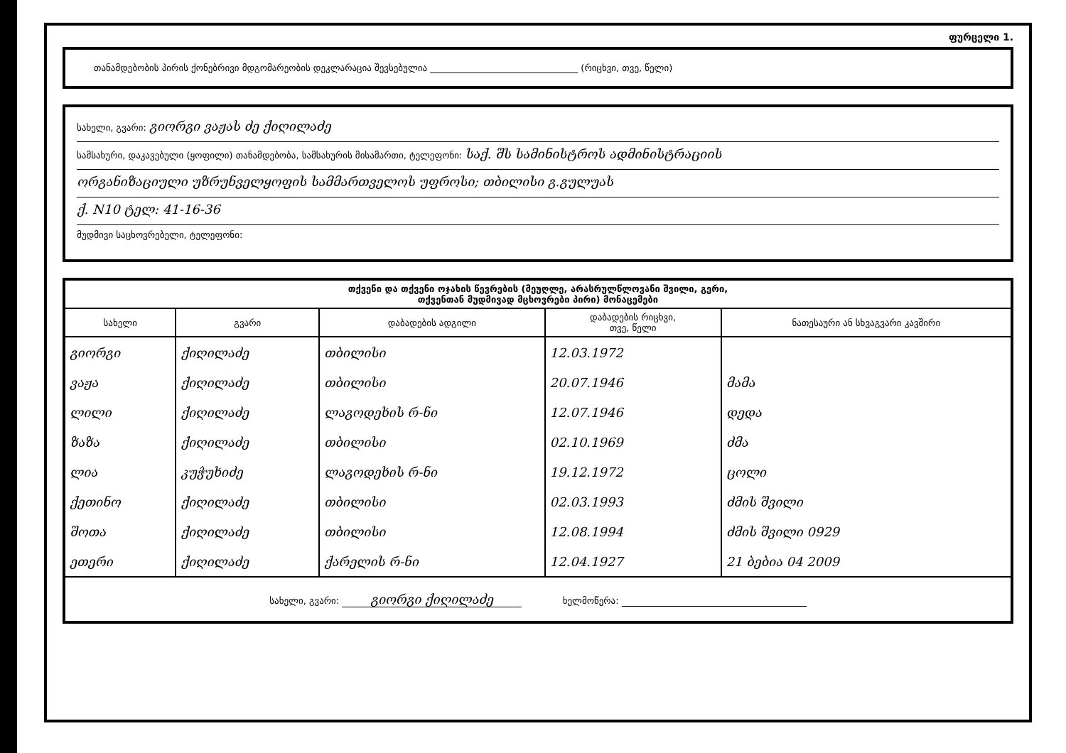ფურცელი 1.
თანამდებობის პირის ქონებრივი მდგომარეობის დეკლარაცია შევსებულია ________________________________ (რიცხვი, თვე, წელი)
სახელი, გვარი: გიორგი ვაჟას ძე ქიღილაძე
სამსახური, დაკავებული (ყოფილი) თანამდებობა, სამსახურის მისამართი, ტელეფონი: საქ. შს სამინისტროს ადმინისტრაციის
ორგანიზაციული უზრუნველყოფის სამმართველოს უფროსი; თბილისი გ.გულუას
ქ. N10 ტელ: 41-16-36
მუდმივი საცხოვრებელი, ტელეფონი:
| თქვენი და თქვენი ოჯახის წევრების (მეუღლე, არასრულწლოვანი შვილი, გერი, თქვენთან მუდმივად მცხოვრები პირი) მონაცემები | | | | |
| --- | --- | --- | --- | --- |
| სახელი | გვარი | დაბადების ადგილი | დაბადების რიცხვი, თვე, წელი | ნათესაური ან სხვაგვარი კავშირი |
| გიორგი | ქიღილაძე | თბილისი | 12.03.1972 | |
| ვაჟა | ქიღილაძე | თბილისი | 20.07.1946 | მამა |
| ლილი | ქიღილაძე | ლაგოდეხის რ-ნი | 12.07.1946 | დედა |
| ზაზა | ქიღილაძე | თბილისი | 02.10.1969 | ძმა |
| ლია | კუჭუხიძე | ლაგოდეხის რ-ნი | 19.12.1972 | ცოლი |
| ქეთინო | ქიღილაძე | თბილისი | 02.03.1993 | ძმის შვილი |
| შოთა | ქიღილაძე | თბილისი | 12.08.1994 | ძმის შვილი 0929 |
| ეთერი | ქიღილაძე | ქარელის რ-ნი | 12.04.1927 | 21 ბებია 04 2009 |
| სახელი, გვარი: გიორგი ქიღილაძე ხელმოწერა: | | | | |